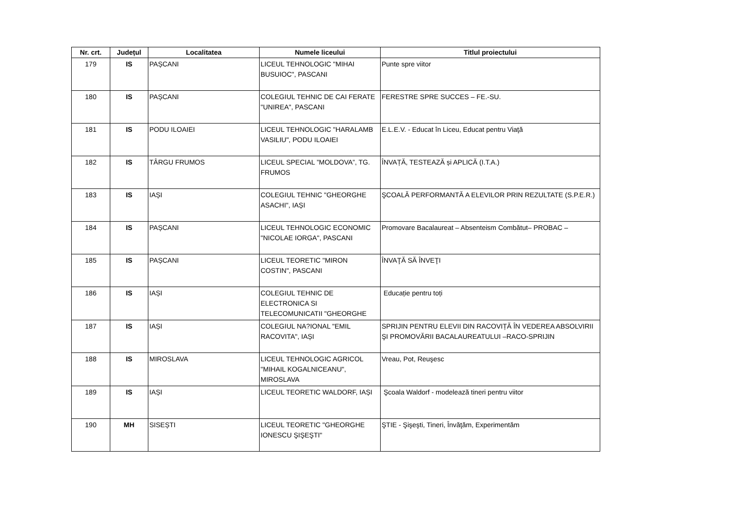| Nr. crt. | Județul | Localitatea | Numele liceului | Titlul proiectului |
| --- | --- | --- | --- | --- |
| 179 | IS | PAȘCANI | LICEUL TEHNOLOGIC "MIHAI BUSUIOC", PASCANI | Punte spre viitor |
| 180 | IS | PAȘCANI | COLEGIUL TEHNIC DE CAI FERATE "UNIREA", PASCANI | FERESTRE SPRE SUCCES – FE.-SU. |
| 181 | IS | PODU ILOAIEI | LICEUL TEHNOLOGIC "HARALAMB VASILIU", PODU ILOAIEI | E.L.E.V. - Educat în Liceu, Educat pentru Viaţă |
| 182 | IS | TÂRGU FRUMOS | LICEUL SPECIAL ”MOLDOVA”, TG. FRUMOS | ÎNVAȚĂ, TESTEAZĂ și APLICĂ (I.T.A.) |
| 183 | IS | IAȘI | COLEGIUL TEHNIC "GHEORGHE ASACHI", IAȘI | ŞCOALĂ PERFORMANTĂ A ELEVILOR PRIN REZULTATE (S.P.E.R.) |
| 184 | IS | PAȘCANI | LICEUL TEHNOLOGIC ECONOMIC "NICOLAE IORGA", PASCANI | Promovare Bacalaureat – Absenteism Combătut– PROBAC – |
| 185 | IS | PAȘCANI | LICEUL TEORETIC "MIRON COSTIN", PASCANI | ÎNVAŢĂ SĂ ÎNVEŢI |
| 186 | IS | IAȘI | COLEGIUL TEHNIC DE ELECTRONICA SI TELECOMUNICATII "GHEORGHE | Educație pentru toți |
| 187 | IS | IAȘI | COLEGIUL NA?IONAL "EMIL RACOVITA", IAȘI | SPRIJIN PENTRU ELEVII DIN RACOVIȚĂ ÎN VEDEREA ABSOLVIRII ŞI PROMOVĂRII BACALAUREATULUI –RACO-SPRIJIN |
| 188 | IS | MIROSLAVA | LICEUL TEHNOLOGIC AGRICOL "MIHAIL KOGALNICEANU", MIROSLAVA | Vreau, Pot, Reuşesc |
| 189 | IS | IAȘI | LICEUL TEORETIC WALDORF, IAȘI | Şcoala Waldorf - modelează tineri pentru viitor |
| 190 | MH | SISEȘTI | LICEUL TEORETIC "GHEORGHE IONESCU ŞIŞEŞTI" | ŞTIE - Şişeşti, Tineri, Învăţăm, Experimentăm |